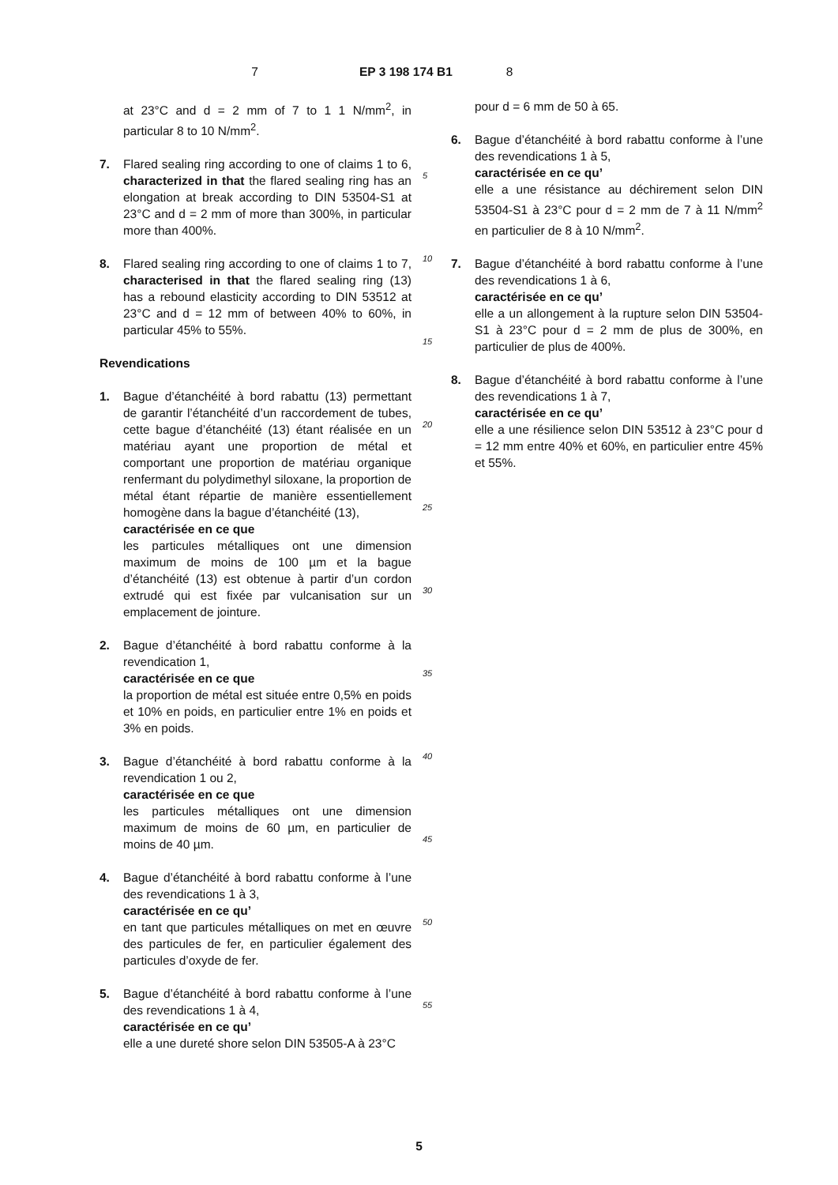7 EP 3 198 174 B1 8
at 23°C and d = 2 mm of 7 to 1 1 N/mm<sup>2</sup>, in particular 8 to 10 N/mm<sup>2</sup>.
7. Flared sealing ring according to one of claims 1 to 6, characterized in that the flared sealing ring has an elongation at break according to DIN 53504-S1 at 23°C and d = 2 mm of more than 300%, in particular more than 400%.
8. Flared sealing ring according to one of claims 1 to 7, characterised in that the flared sealing ring (13) has a rebound elasticity according to DIN 53512 at 23°C and d = 12 mm of between 40% to 60%, in particular 45% to 55%.
Revendications
1. Bague d’étanchéité à bord rabattu (13) permettant de garantir l’étanchéité d’un raccordement de tubes, cette bague d’étanchéité (13) étant réalisée en un matériau ayant une proportion de métal et comportant une proportion de matériau organique renfermant du polydimethyl siloxane, la proportion de métal étant répartie de manière essentiellement homogène dans la bague d’étanchéité (13),
caractérisée en ce que
les particules métalliques ont une dimension maximum de moins de 100 µm et la bague d’étanchéité (13) est obtenue à partir d’un cordon extrudé qui est fixée par vulcanisation sur un emplacement de jointure.
2. Bague d’étanchéité à bord rabattu conforme à la revendication 1,
caractérisée en ce que
la proportion de métal est située entre 0,5% en poids et 10% en poids, en particulier entre 1% en poids et 3% en poids.
3. Bague d’étanchéité à bord rabattu conforme à la revendication 1 ou 2,
caractérisée en ce que
les particules métalliques ont une dimension maximum de moins de 60 µm, en particulier de moins de 40 µm.
4. Bague d’étanchéité à bord rabattu conforme à l’une des revendications 1 à 3,
caractérisée en ce qu’
en tant que particules métalliques on met en œuvre des particules de fer, en particulier également des particules d’oxyde de fer.
5. Bague d’étanchéité à bord rabattu conforme à l’une des revendications 1 à 4,
caractérisée en ce qu’
elle a une dureté shore selon DIN 53505-A à 23°C
5
10
15
20
25
30
35
40
45
50
55
pour d = 6 mm de 50 à 65.
6. Bague d’étanchéité à bord rabattu conforme à l’une des revendications 1 à 5,
caractérisée en ce qu’
elle a une résistance au déchirement selon DIN 53504-S1 à 23°C pour d = 2 mm de 7 à 11 N/mm<sup>2</sup> en particulier de 8 à 10 N/mm<sup>2</sup>.
7. Bague d’étanchéité à bord rabattu conforme à l’une des revendications 1 à 6,
caractérisée en ce qu’
elle a un allongement à la rupture selon DIN 53504-S1 à 23°C pour d = 2 mm de plus de 300%, en particulier de plus de 400%.
8. Bague d’étanchéité à bord rabattu conforme à l’une des revendications 1 à 7,
caractérisée en ce qu’
elle a une résilience selon DIN 53512 à 23°C pour d = 12 mm entre 40% et 60%, en particulier entre 45% et 55%.
5